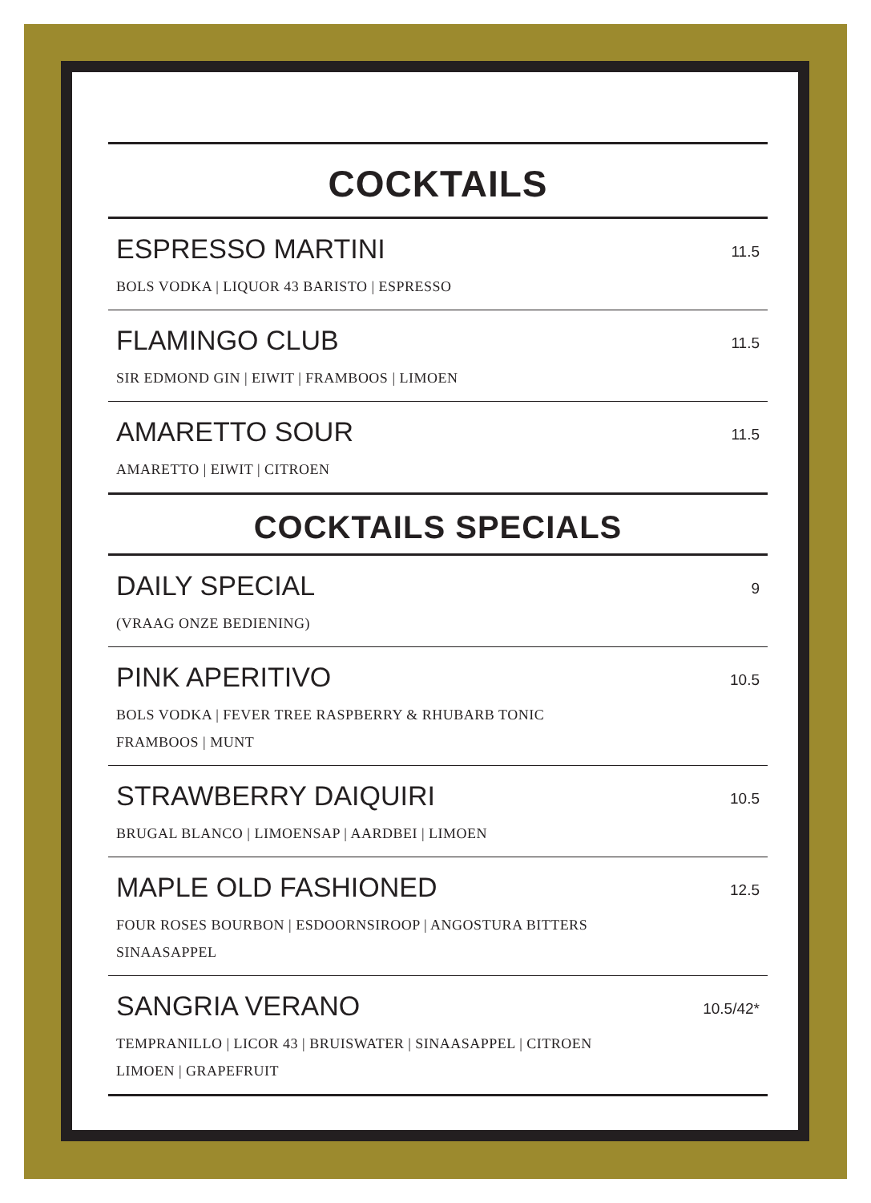COCKTAILS
ESPRESSO MARTINI
BOLS VODKA | LIQUOR 43 BARISTO | ESPRESSO
11.5
FLAMINGO CLUB
SIR EDMOND GIN | EIWIT | FRAMBOOS | LIMOEN
11.5
AMARETTO SOUR
AMARETTO | EIWIT | CITROEN
11.5
COCKTAILS SPECIALS
DAILY SPECIAL
(VRAAG ONZE BEDIENING)
9
PINK APERITIVO
BOLS VODKA | FEVER TREE RASPBERRY & RHUBARB TONIC
FRAMBOOS | MUNT
10.5
STRAWBERRY DAIQUIRI
BRUGAL BLANCO | LIMOENSAP | AARDBEI | LIMOEN
10.5
MAPLE OLD FASHIONED
FOUR ROSES BOURBON | ESDOORNSIROOP | ANGOSTURA BITTERS
SINAASAPPEL
12.5
SANGRIA VERANO
TEMPRANILLO | LICOR 43 | BRUISWATER | SINAASAPPEL | CITROEN
LIMOEN | GRAPEFRUIT
10.5/42*